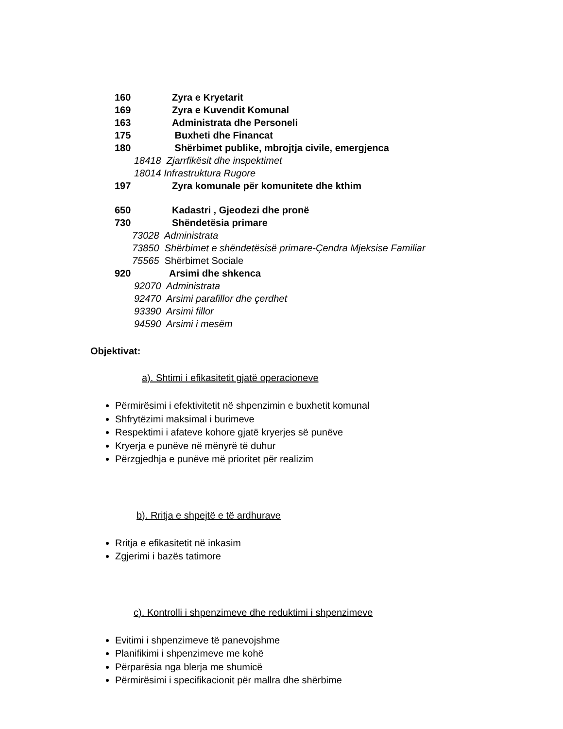160 Zyra e Kryetarit
169 Zyra e Kuvendit Komunal
163 Administrata dhe Personeli
175 Buxheti dhe Financat
180 Shërbimet publike, mbrojtja civile, emergjenca
18418 Zjarrfikësit dhe inspektimet
18014 Infrastruktura Rugore
197 Zyra komunale për komunitete dhe kthim
650 Kadastri , Gjeodezi dhe pronë
730 Shëndetësia primare
73028 Administrata
73850 Shërbimet e shëndetësisë primare-Çendra Mjeksise Familiar
75565 Shërbimet Sociale
920 Arsimi dhe shkenca
92070 Administrata
92470 Arsimi parafillor dhe çerdhet
93390 Arsimi fillor
94590 Arsimi i mesëm
Objektivat:
a). Shtimi i efikasitetit gjatë operacioneve
Përmirësimi i efektivitetit në shpenzimin e buxhetit komunal
Shfrytëzimi maksimal i burimeve
Respektimi i afateve kohore gjatë kryerjes së punëve
Kryerja e punëve në mënyrë të duhur
Përzgjedhja e punëve më prioritet për realizim
b). Rritja e shpejtë e të ardhurave
Rritja e efikasitetit në inkasim
Zgjerimi i bazës tatimore
c). Kontrolli i shpenzimeve dhe reduktimi i shpenzimeve
Evitimi i shpenzimeve të panevojshme
Planifikimi i shpenzimeve me kohë
Përparësia nga blerja me shumicë
Përmirësimi i specifikacionit për mallra dhe shërbime